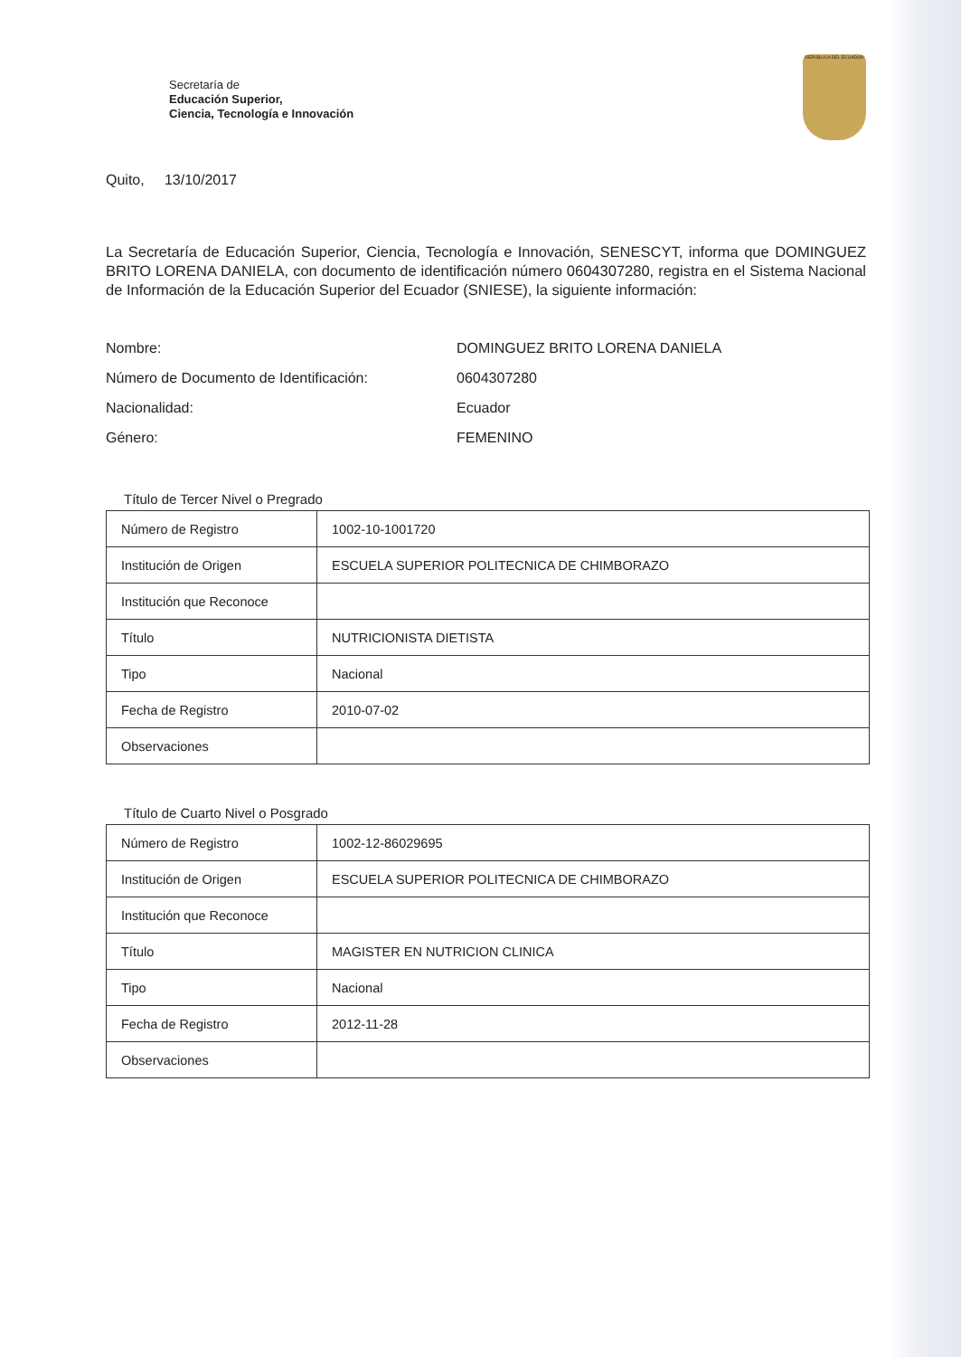Secretaría de
Educación Superior,
Ciencia, Tecnología e Innovación
REPÚBLICA DEL ECUADOR
Quito, 13/10/2017
La Secretaría de Educación Superior, Ciencia, Tecnología e Innovación, SENESCYT, informa que DOMINGUEZ BRITO LORENA DANIELA, con documento de identificación número 0604307280, registra en el Sistema Nacional de Información de la Educación Superior del Ecuador (SNIESE), la siguiente información:
Nombre: DOMINGUEZ BRITO LORENA DANIELA
Número de Documento de Identificación: 0604307280
Nacionalidad: Ecuador
Género: FEMENINO
Título de Tercer Nivel o Pregrado
| Número de Registro | 1002-10-1001720 |
| Institución de Origen | ESCUELA SUPERIOR POLITECNICA DE CHIMBORAZO |
| Institución que Reconoce | |
| Título | NUTRICIONISTA DIETISTA |
| Tipo | Nacional |
| Fecha de Registro | 2010-07-02 |
| Observaciones | |
Título de Cuarto Nivel o Posgrado
| Número de Registro | 1002-12-86029695 |
| Institución de Origen | ESCUELA SUPERIOR POLITECNICA DE CHIMBORAZO |
| Institución que Reconoce | |
| Título | MAGISTER EN NUTRICION CLINICA |
| Tipo | Nacional |
| Fecha de Registro | 2012-11-28 |
| Observaciones | |